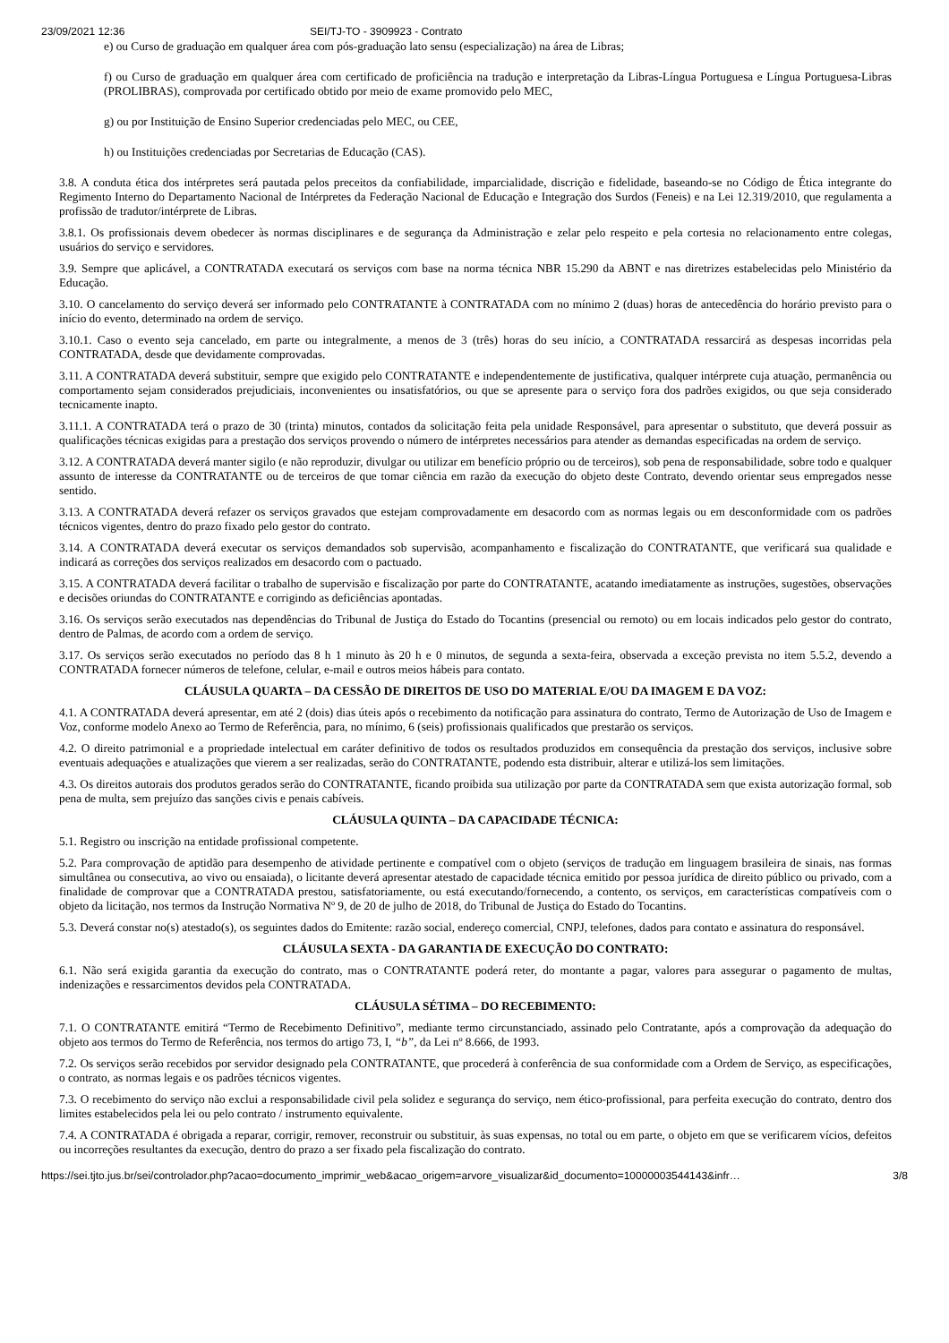23/09/2021 12:36 SEI/TJ-TO - 3909923 - Contrato
e) ou Curso de graduação em qualquer área com pós-graduação lato sensu (especialização) na área de Libras;
f) ou Curso de graduação em qualquer área com certificado de proficiência na tradução e interpretação da Libras-Língua Portuguesa e Língua Portuguesa-Libras (PROLIBRAS), comprovada por certificado obtido por meio de exame promovido pelo MEC,
g) ou por Instituição de Ensino Superior credenciadas pelo MEC, ou CEE,
h) ou Instituições credenciadas por Secretarias de Educação (CAS).
3.8. A conduta ética dos intérpretes será pautada pelos preceitos da confiabilidade, imparcialidade, discrição e fidelidade, baseando-se no Código de Ética integrante do Regimento Interno do Departamento Nacional de Intérpretes da Federação Nacional de Educação e Integração dos Surdos (Feneis) e na Lei 12.319/2010, que regulamenta a profissão de tradutor/intérprete de Libras.
3.8.1. Os profissionais devem obedecer às normas disciplinares e de segurança da Administração e zelar pelo respeito e pela cortesia no relacionamento entre colegas, usuários do serviço e servidores.
3.9. Sempre que aplicável, a CONTRATADA executará os serviços com base na norma técnica NBR 15.290 da ABNT e nas diretrizes estabelecidas pelo Ministério da Educação.
3.10. O cancelamento do serviço deverá ser informado pelo CONTRATANTE à CONTRATADA com no mínimo 2 (duas) horas de antecedência do horário previsto para o início do evento, determinado na ordem de serviço.
3.10.1. Caso o evento seja cancelado, em parte ou integralmente, a menos de 3 (três) horas do seu início, a CONTRATADA ressarcirá as despesas incorridas pela CONTRATADA, desde que devidamente comprovadas.
3.11. A CONTRATADA deverá substituir, sempre que exigido pelo CONTRATANTE e independentemente de justificativa, qualquer intérprete cuja atuação, permanência ou comportamento sejam considerados prejudiciais, inconvenientes ou insatisfatórios, ou que se apresente para o serviço fora dos padrões exigidos, ou que seja considerado tecnicamente inapto.
3.11.1. A CONTRATADA terá o prazo de 30 (trinta) minutos, contados da solicitação feita pela unidade Responsável, para apresentar o substituto, que deverá possuir as qualificações técnicas exigidas para a prestação dos serviços provendo o número de intérpretes necessários para atender as demandas especificadas na ordem de serviço.
3.12. A CONTRATADA deverá manter sigilo (e não reproduzir, divulgar ou utilizar em benefício próprio ou de terceiros), sob pena de responsabilidade, sobre todo e qualquer assunto de interesse da CONTRATANTE ou de terceiros de que tomar ciência em razão da execução do objeto deste Contrato, devendo orientar seus empregados nesse sentido.
3.13. A CONTRATADA deverá refazer os serviços gravados que estejam comprovadamente em desacordo com as normas legais ou em desconformidade com os padrões técnicos vigentes, dentro do prazo fixado pelo gestor do contrato.
3.14. A CONTRATADA deverá executar os serviços demandados sob supervisão, acompanhamento e fiscalização do CONTRATANTE, que verificará sua qualidade e indicará as correções dos serviços realizados em desacordo com o pactuado.
3.15. A CONTRATADA deverá facilitar o trabalho de supervisão e fiscalização por parte do CONTRATANTE, acatando imediatamente as instruções, sugestões, observações e decisões oriundas do CONTRATANTE e corrigindo as deficiências apontadas.
3.16. Os serviços serão executados nas dependências do Tribunal de Justiça do Estado do Tocantins (presencial ou remoto) ou em locais indicados pelo gestor do contrato, dentro de Palmas, de acordo com a ordem de serviço.
3.17. Os serviços serão executados no período das 8 h 1 minuto às 20 h e 0 minutos, de segunda a sexta-feira, observada a exceção prevista no item 5.5.2, devendo a CONTRATADA fornecer números de telefone, celular, e-mail e outros meios hábeis para contato.
CLÁUSULA QUARTA – DA CESSÃO DE DIREITOS DE USO DO MATERIAL E/OU DA IMAGEM E DA VOZ:
4.1. A CONTRATADA deverá apresentar, em até 2 (dois) dias úteis após o recebimento da notificação para assinatura do contrato, Termo de Autorização de Uso de Imagem e Voz, conforme modelo Anexo ao Termo de Referência, para, no mínimo, 6 (seis) profissionais qualificados que prestarão os serviços.
4.2. O direito patrimonial e a propriedade intelectual em caráter definitivo de todos os resultados produzidos em consequência da prestação dos serviços, inclusive sobre eventuais adequações e atualizações que vierem a ser realizadas, serão do CONTRATANTE, podendo esta distribuir, alterar e utilizá-los sem limitações.
4.3. Os direitos autorais dos produtos gerados serão do CONTRATANTE, ficando proibida sua utilização por parte da CONTRATADA sem que exista autorização formal, sob pena de multa, sem prejuízo das sanções civis e penais cabíveis.
CLÁUSULA QUINTA – DA CAPACIDADE TÉCNICA:
5.1. Registro ou inscrição na entidade profissional competente.
5.2. Para comprovação de aptidão para desempenho de atividade pertinente e compatível com o objeto (serviços de tradução em linguagem brasileira de sinais, nas formas simultânea ou consecutiva, ao vivo ou ensaiada), o licitante deverá apresentar atestado de capacidade técnica emitido por pessoa jurídica de direito público ou privado, com a finalidade de comprovar que a CONTRATADA prestou, satisfatoriamente, ou está executando/fornecendo, a contento, os serviços, em características compatíveis com o objeto da licitação, nos termos da Instrução Normativa Nº 9, de 20 de julho de 2018, do Tribunal de Justiça do Estado do Tocantins.
5.3. Deverá constar no(s) atestado(s), os seguintes dados do Emitente: razão social, endereço comercial, CNPJ, telefones, dados para contato e assinatura do responsável.
CLÁUSULA SEXTA - DA GARANTIA DE EXECUÇÃO DO CONTRATO:
6.1. Não será exigida garantia da execução do contrato, mas o CONTRATANTE poderá reter, do montante a pagar, valores para assegurar o pagamento de multas, indenizações e ressarcimentos devidos pela CONTRATADA.
CLÁUSULA SÉTIMA – DO RECEBIMENTO:
7.1. O CONTRATANTE emitirá “Termo de Recebimento Definitivo”, mediante termo circunstanciado, assinado pelo Contratante, após a comprovação da adequação do objeto aos termos do Termo de Referência, nos termos do artigo 73, I, “b”, da Lei nº 8.666, de 1993.
7.2. Os serviços serão recebidos por servidor designado pela CONTRATANTE, que procederá à conferência de sua conformidade com a Ordem de Serviço, as especificações, o contrato, as normas legais e os padrões técnicos vigentes.
7.3. O recebimento do serviço não exclui a responsabilidade civil pela solidez e segurança do serviço, nem ético-profissional, para perfeita execução do contrato, dentro dos limites estabelecidos pela lei ou pelo contrato / instrumento equivalente.
7.4. A CONTRATADA é obrigada a reparar, corrigir, remover, reconstruir ou substituir, às suas expensas, no total ou em parte, o objeto em que se verificarem vícios, defeitos ou incorreções resultantes da execução, dentro do prazo a ser fixado pela fiscalização do contrato.
https://sei.tjto.jus.br/sei/controlador.php?acao=documento_imprimir_web&acao_origem=arvore_visualizar&id_documento=10000003544143&infr… 3/8